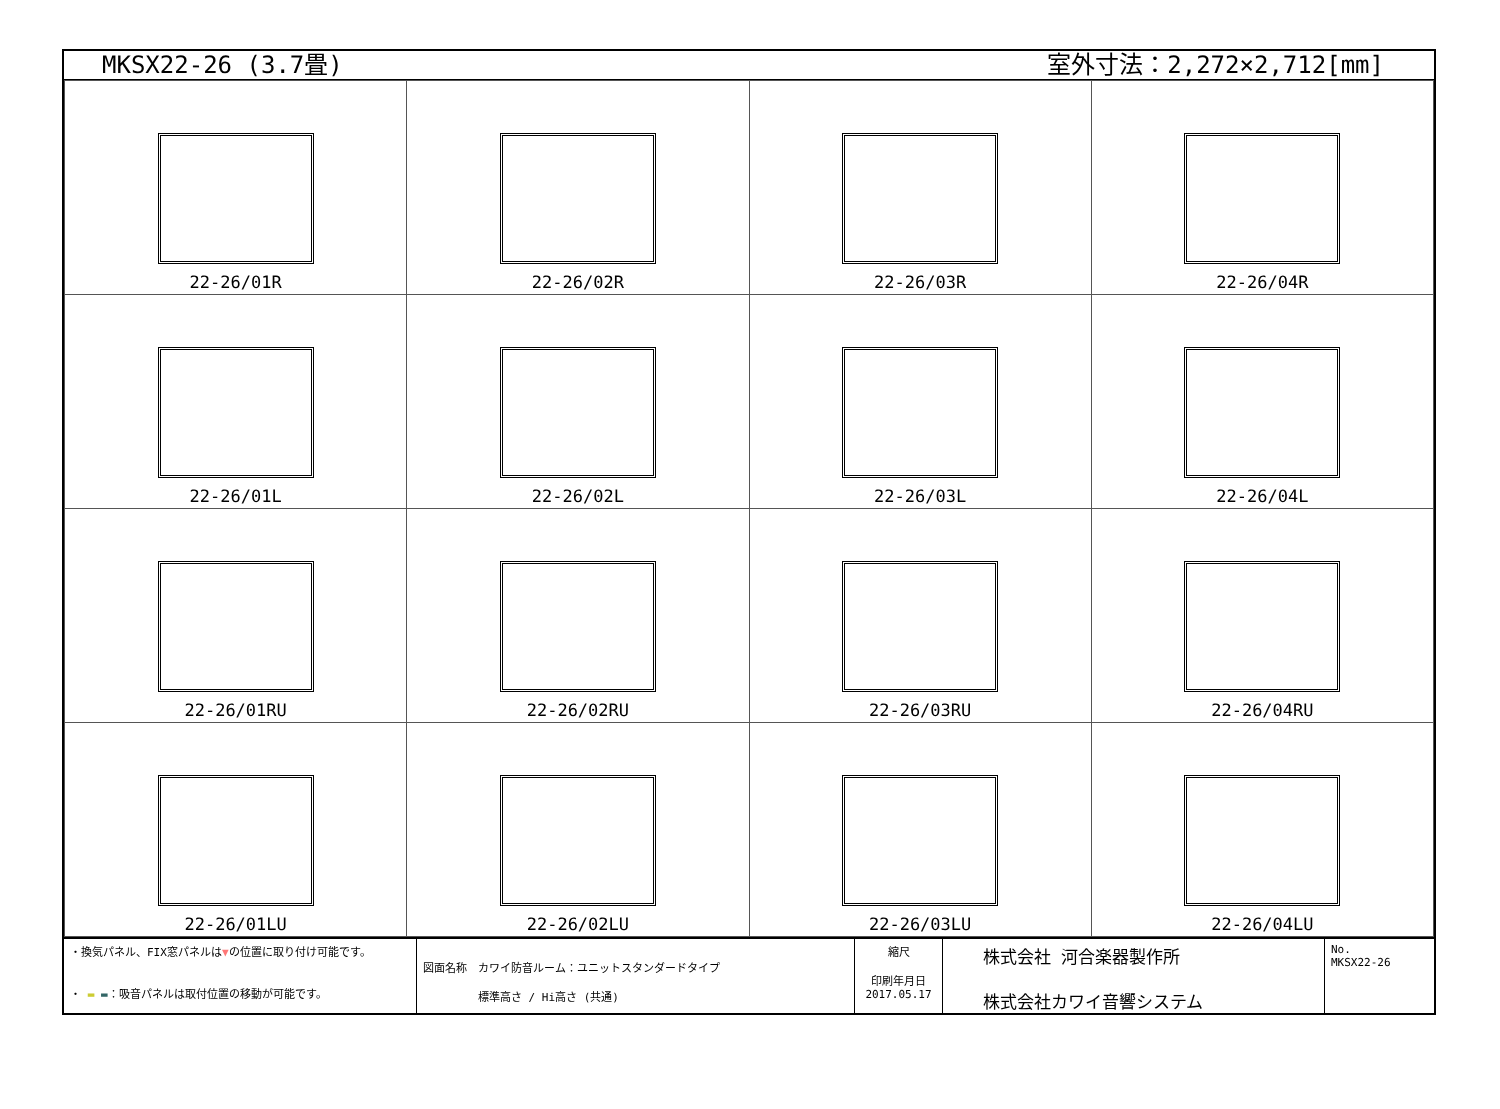MKSX22-26 (3.7畳) 室外寸法：2,272×2,712[mm]
| 22-26/01R | 22-26/02R | 22-26/03R | 22-26/04R |
| 22-26/01L | 22-26/02L | 22-26/03L | 22-26/04L |
| 22-26/01RU | 22-26/02RU | 22-26/03RU | 22-26/04RU |
| 22-26/01LU | 22-26/02LU | 22-26/03LU | 22-26/04LU |
・換気パネル、FIX窓パネルは▼の位置に取り付け可能です。
・ ▬ ▬：吸音パネルは取付位置の移動が可能です。
図面名称　カワイ防音ルーム：ユニットスタンダードタイプ
　　　　　標準高さ / Hi高さ (共通)
縮尺
印刷年月日
2017.05.17
株式会社 河合楽器製作所
株式会社カワイ音響システム
No.
MKSX22-26